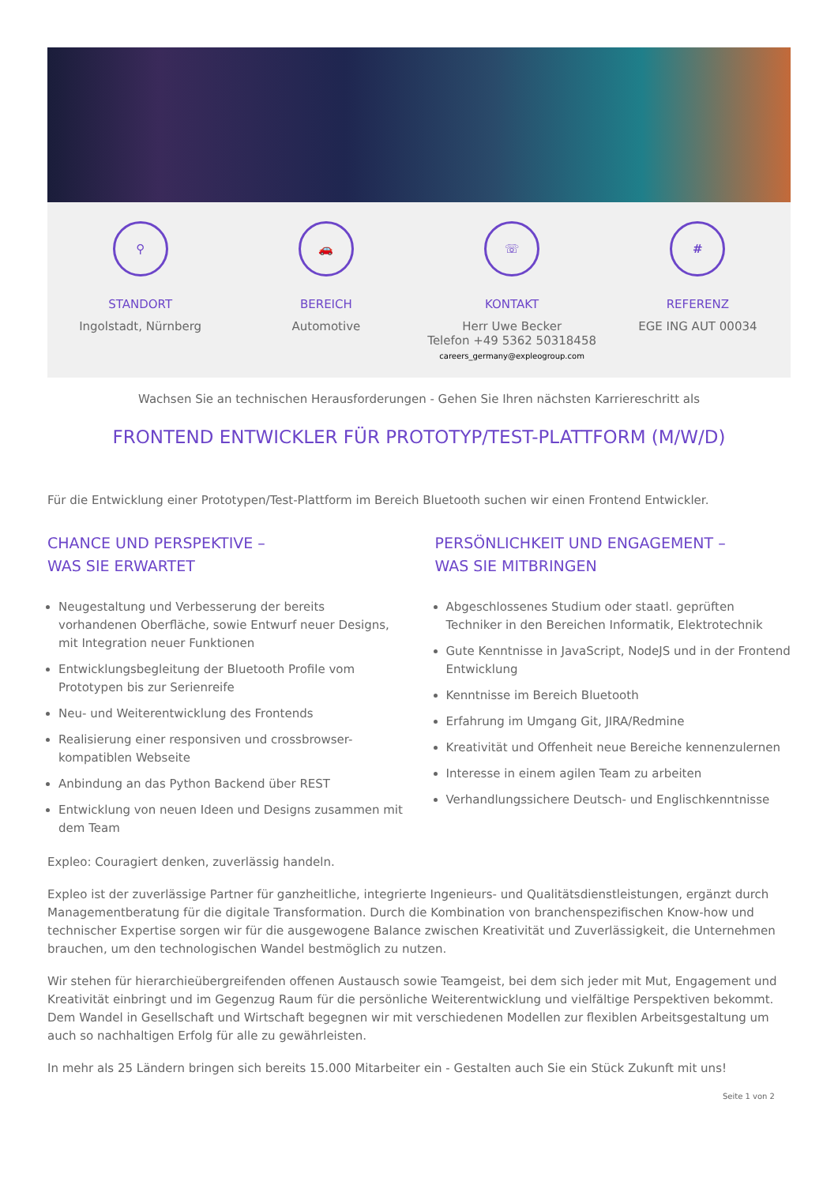⚲
STANDORT
Ingolstadt, Nürnberg
🚗
BEREICH
Automotive
☏
KONTAKT
Herr Uwe Becker
Telefon +49 5362 50318458
careers_germany@expleogroup.com
#
REFERENZ
EGE ING AUT 00034
Wachsen Sie an technischen Herausforderungen - Gehen Sie Ihren nächsten Karriereschritt als
FRONTEND ENTWICKLER FÜR PROTOTYP/TEST-PLATTFORM (M/W/D)
Für die Entwicklung einer Prototypen/Test-Plattform im Bereich Bluetooth suchen wir einen Frontend Entwickler.
CHANCE UND PERSPEKTIVE –
WAS SIE ERWARTET
Neugestaltung und Verbesserung der bereits vorhandenen Oberfläche, sowie Entwurf neuer Designs, mit Integration neuer Funktionen
Entwicklungsbegleitung der Bluetooth Profile vom Prototypen bis zur Serienreife
Neu- und Weiterentwicklung des Frontends
Realisierung einer responsiven und crossbrowser-kompatiblen Webseite
Anbindung an das Python Backend über REST
Entwicklung von neuen Ideen und Designs zusammen mit dem Team
PERSÖNLICHKEIT UND ENGAGEMENT –
WAS SIE MITBRINGEN
Abgeschlossenes Studium oder staatl. geprüften Techniker in den Bereichen Informatik, Elektrotechnik
Gute Kenntnisse in JavaScript, NodeJS und in der Frontend Entwicklung
Kenntnisse im Bereich Bluetooth
Erfahrung im Umgang Git, JIRA/Redmine
Kreativität und Offenheit neue Bereiche kennenzulernen
Interesse in einem agilen Team zu arbeiten
Verhandlungssichere Deutsch- und Englischkenntnisse
Expleo: Couragiert denken, zuverlässig handeln.
Expleo ist der zuverlässige Partner für ganzheitliche, integrierte Ingenieurs- und Qualitätsdienstleistungen, ergänzt durch Managementberatung für die digitale Transformation. Durch die Kombination von branchenspezifischen Know-how und technischer Expertise sorgen wir für die ausgewogene Balance zwischen Kreativität und Zuverlässigkeit, die Unternehmen brauchen, um den technologischen Wandel bestmöglich zu nutzen.
Wir stehen für hierarchieübergreifenden offenen Austausch sowie Teamgeist, bei dem sich jeder mit Mut, Engagement und Kreativität einbringt und im Gegenzug Raum für die persönliche Weiterentwicklung und vielfältige Perspektiven bekommt. Dem Wandel in Gesellschaft und Wirtschaft begegnen wir mit verschiedenen Modellen zur flexiblen Arbeitsgestaltung um auch so nachhaltigen Erfolg für alle zu gewährleisten.
In mehr als 25 Ländern bringen sich bereits 15.000 Mitarbeiter ein - Gestalten auch Sie ein Stück Zukunft mit uns!
Seite 1 von 2